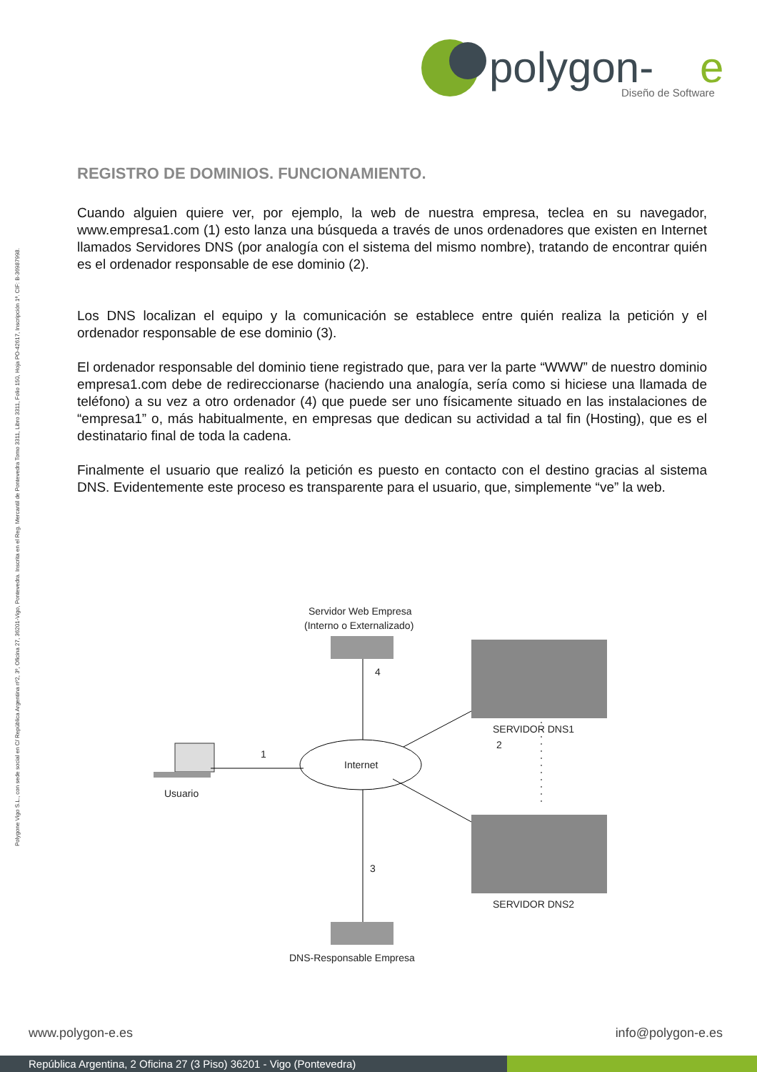polygon-
e
Diseño de Software
Polygone Vigo S.L., con sede social en C/ República Argentina nº2, 3º, Oficina 27, 36201-Vigo, Pontevedra. Inscrita en el Reg. Mercantil de Pontevedra Tomo 3311, Libro 3311, Folio 150, Hoja PO-42617, Inscripción 1ª. CIF: B-36987998.
REGISTRO DE DOMINIOS. FUNCIONAMIENTO.
Cuando alguien quiere ver, por ejemplo, la web de nuestra empresa, teclea en su navegador, www.empresa1.com (1) esto lanza una búsqueda a través de unos ordenadores que existen en Internet llamados Servidores DNS (por analogía con el sistema del mismo nombre), tratando de encontrar quién es el ordenador responsable de ese dominio (2).
Los DNS localizan el equipo y la comunicación se establece entre quién realiza la petición y el ordenador responsable de ese dominio (3).
El ordenador responsable del dominio tiene registrado que, para ver la parte “WWW” de nuestro dominio empresa1.com debe de redireccionarse (haciendo una analogía, sería como si hiciese una llamada de teléfono) a su vez a otro ordenador (4) que puede ser uno físicamente situado en las instalaciones de “empresa1” o, más habitualmente, en empresas que dedican su actividad a tal fin (Hosting), que es el destinatario final de toda la cadena.
Finalmente el usuario que realizó la petición es puesto en contacto con el destino gracias al sistema DNS. Evidentemente este proceso es transparente para el usuario, que, simplemente “ve” la web.
Servidor Web Empresa
(Interno o Externalizado)
4
Internet
Usuario
1
SERVIDOR DNS1
2
SERVIDOR DNS2
3
DNS-Responsable Empresa
www.polygon-e.es info@polygon-e.es
República Argentina, 2 Oficina 27 (3 Piso) 36201 - Vigo (Pontevedra)